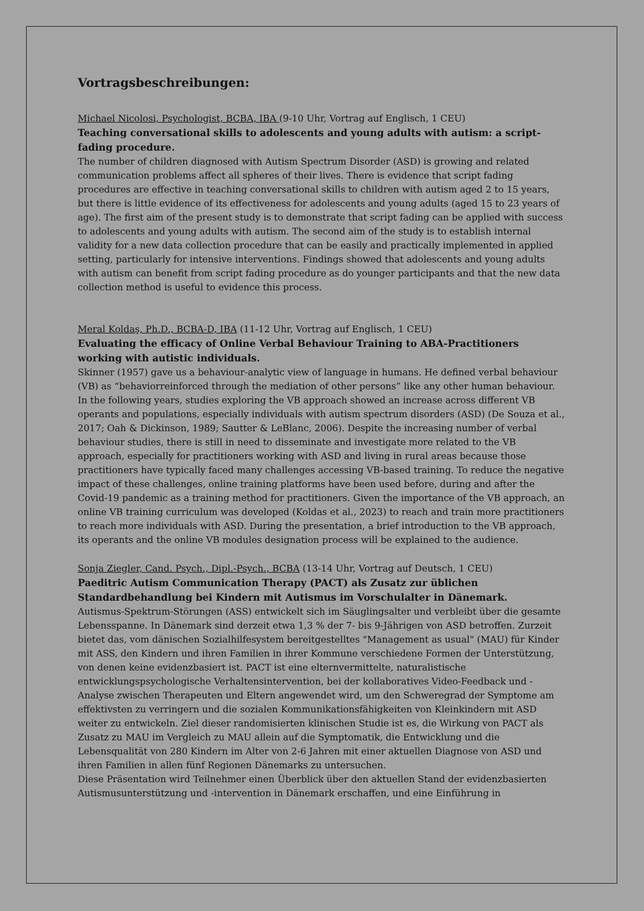Vortragsbeschreibungen:
Michael Nicolosi, Psychologist, BCBA, IBA (9-10 Uhr, Vortrag auf Englisch, 1 CEU)
Teaching conversational skills to adolescents and young adults with autism: a script-fading procedure.
The number of children diagnosed with Autism Spectrum Disorder (ASD) is growing and related communication problems affect all spheres of their lives. There is evidence that script fading procedures are effective in teaching conversational skills to children with autism aged 2 to 15 years, but there is little evidence of its effectiveness for adolescents and young adults (aged 15 to 23 years of age). The first aim of the present study is to demonstrate that script fading can be applied with success to adolescents and young adults with autism. The second aim of the study is to establish internal validity for a new data collection procedure that can be easily and practically implemented in applied setting, particularly for intensive interventions. Findings showed that adolescents and young adults with autism can benefit from script fading procedure as do younger participants and that the new data collection method is useful to evidence this process.
Meral Koldaş, Ph.D., BCBA-D, IBA (11-12 Uhr, Vortrag auf Englisch, 1 CEU)
Evaluating the efficacy of Online Verbal Behaviour Training to ABA-Practitioners working with autistic individuals.
Skinner (1957) gave us a behaviour-analytic view of language in humans. He defined verbal behaviour (VB) as “behaviorreinforced through the mediation of other persons” like any other human behaviour. In the following years, studies exploring the VB approach showed an increase across different VB operants and populations, especially individuals with autism spectrum disorders (ASD) (De Souza et al., 2017; Oah & Dickinson, 1989; Sautter & LeBlanc, 2006). Despite the increasing number of verbal behaviour studies, there is still in need to disseminate and investigate more related to the VB approach, especially for practitioners working with ASD and living in rural areas because those practitioners have typically faced many challenges accessing VB-based training. To reduce the negative impact of these challenges, online training platforms have been used before, during and after the Covid-19 pandemic as a training method for practitioners. Given the importance of the VB approach, an online VB training curriculum was developed (Koldas et al., 2023) to reach and train more practitioners to reach more individuals with ASD. During the presentation, a brief introduction to the VB approach, its operants and the online VB modules designation process will be explained to the audience.
Sonja Ziegler, Cand. Psych., Dipl.-Psych., BCBA (13-14 Uhr, Vortrag auf Deutsch, 1 CEU)
Paeditric Autism Communication Therapy (PACT) als Zusatz zur üblichen Standardbehandlung bei Kindern mit Autismus im Vorschulalter in Dänemark.
Autismus-Spektrum-Störungen (ASS) entwickelt sich im Säuglingsalter und verbleibt über die gesamte Lebensspanne. In Dänemark sind derzeit etwa 1,3 % der 7- bis 9-Jährigen von ASD betroffen. Zurzeit bietet das, vom dänischen Sozialhilfesystem bereitgestelltes "Management as usual" (MAU) für Kinder mit ASS, den Kindern und ihren Familien in ihrer Kommune verschiedene Formen der Unterstützung, von denen keine evidenzbasiert ist. PACT ist eine elternvermittelte, naturalistische entwicklungspsychologische Verhaltensintervention, bei der kollaboratives Video-Feedback und -Analyse zwischen Therapeuten und Eltern angewendet wird, um den Schweregrad der Symptome am effektivsten zu verringern und die sozialen Kommunikationsfähigkeiten von Kleinkindern mit ASD weiter zu entwickeln. Ziel dieser randomisierten klinischen Studie ist es, die Wirkung von PACT als Zusatz zu MAU im Vergleich zu MAU allein auf die Symptomatik, die Entwicklung und die Lebensqualität von 280 Kindern im Alter von 2-6 Jahren mit einer aktuellen Diagnose von ASD und ihren Familien in allen fünf Regionen Dänemarks zu untersuchen.
Diese Präsentation wird Teilnehmer einen Überblick über den aktuellen Stand der evidenzbasierten Autismusunterstützung und -intervention in Dänemark erschaffen, und eine Einführung in